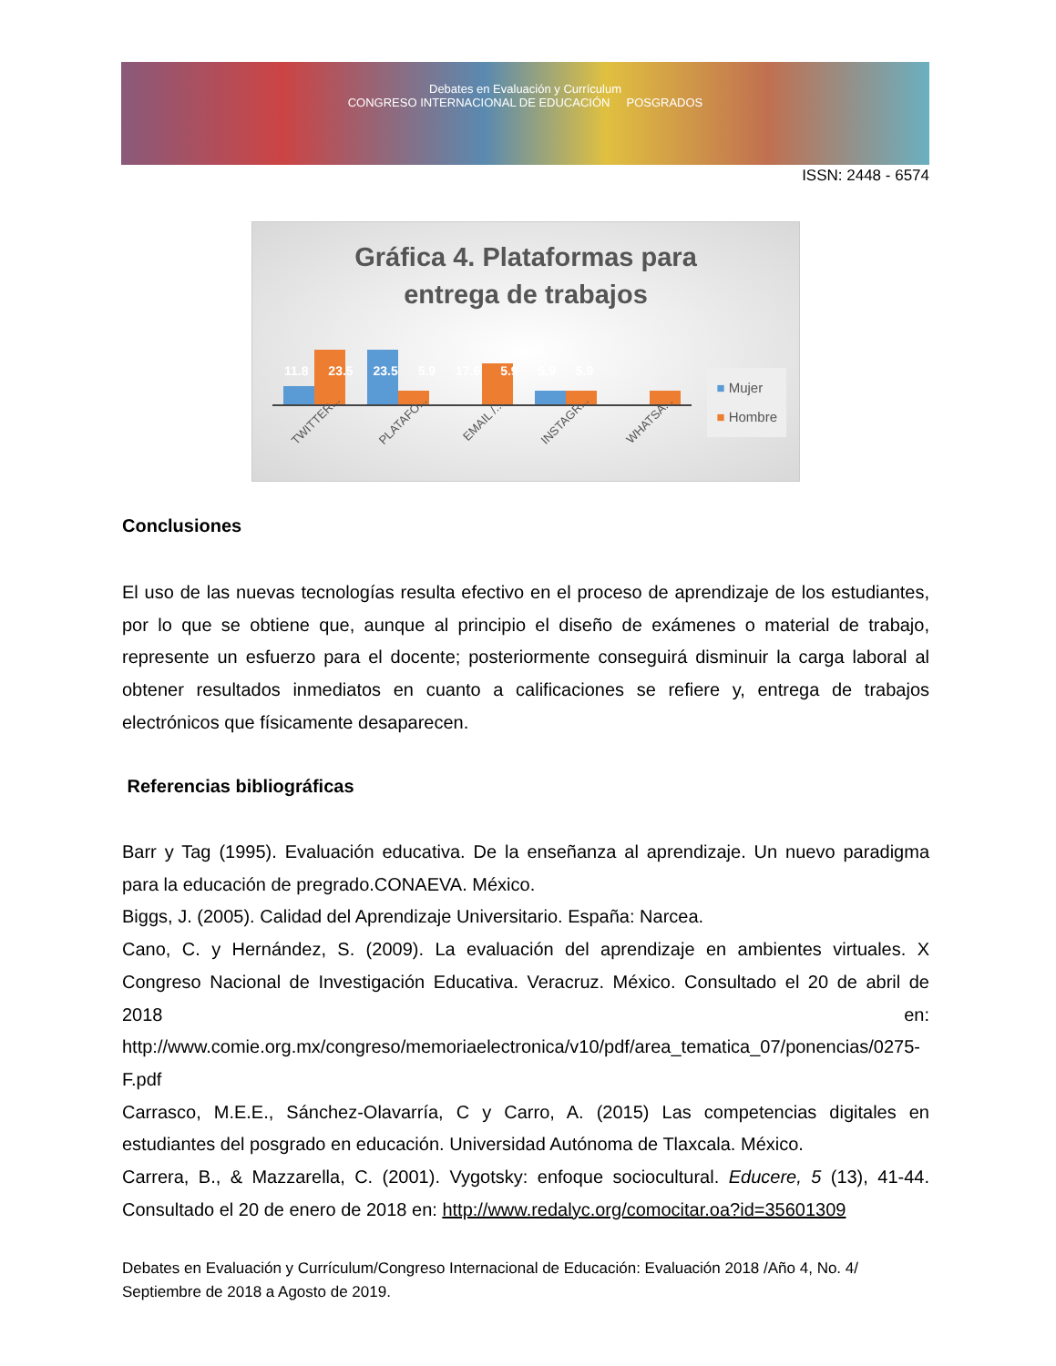Debates en Evaluación y Currículum
CONGRESO INTERNACIONAL DE EDUCACIÓN POSGRADOS
ISSN: 2448 - 6574
Gráfica 4. Plataformas para
entrega de trabajos
11.8 23.5 23.5 5.9 17.6 5.9 5.9 5.9
TWITTER... PLATAFO... EMAIL /... INSTAGR... WHATSA...
■ Mujer
■ Hombre
Conclusiones
El uso de las nuevas tecnologías resulta efectivo en el proceso de aprendizaje de los estudiantes, por lo que se obtiene que, aunque al principio el diseño de exámenes o material de trabajo, represente un esfuerzo para el docente; posteriormente conseguirá disminuir la carga laboral al obtener resultados inmediatos en cuanto a calificaciones se refiere y, entrega de trabajos electrónicos que físicamente desaparecen.
Referencias bibliográficas
Barr y Tag (1995). Evaluación educativa. De la enseñanza al aprendizaje. Un nuevo paradigma para la educación de pregrado.CONAEVA. México.
Biggs, J. (2005). Calidad del Aprendizaje Universitario. España: Narcea.
Cano, C. y Hernández, S. (2009). La evaluación del aprendizaje en ambientes virtuales. X Congreso Nacional de Investigación Educativa. Veracruz. México. Consultado el 20 de abril de 2018 en: http://www.comie.org.mx/congreso/memoriaelectronica/v10/pdf/area_tematica_07/ponencias/0275-F.pdf
Carrasco, M.E.E., Sánchez-Olavarría, C y Carro, A. (2015) Las competencias digitales en estudiantes del posgrado en educación. Universidad Autónoma de Tlaxcala. México.
Carrera, B., & Mazzarella, C. (2001). Vygotsky: enfoque sociocultural. Educere, 5 (13), 41-44. Consultado el 20 de enero de 2018 en: http://www.redalyc.org/comocitar.oa?id=35601309
Debates en Evaluación y Currículum/Congreso Internacional de Educación: Evaluación 2018 /Año 4, No. 4/ Septiembre de 2018 a Agosto de 2019.